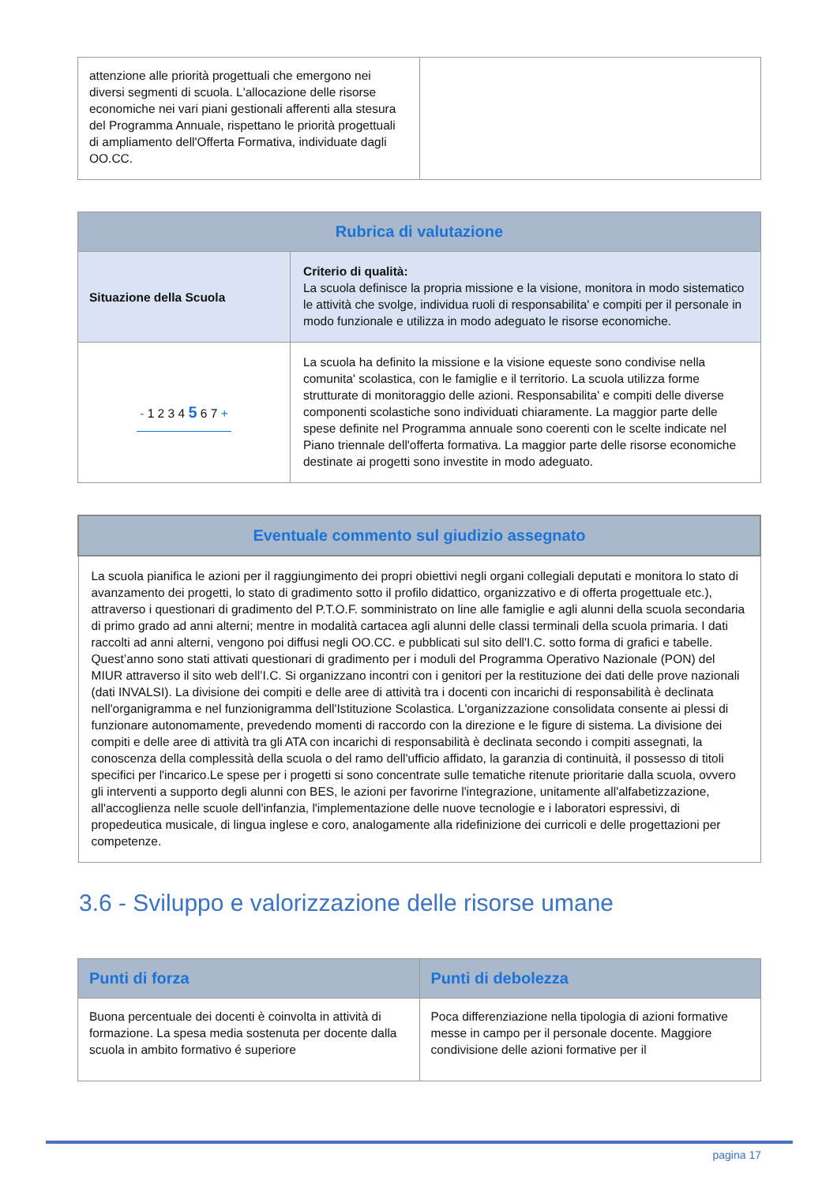| attenzione alle priorità progettuali che emergono nei diversi segmenti di scuola. L'allocazione delle risorse economiche nei vari piani gestionali afferenti alla stesura del Programma Annuale, rispettano le priorità progettuali di ampliamento dell'Offerta Formativa, individuate dagli OO.CC. | |
| Rubrica di valutazione | |
| --- | --- |
| Situazione della Scuola | Criterio di qualità: La scuola definisce la propria missione e la visione, monitora in modo sistematico le attività che svolge, individua ruoli di responsabilita' e compiti per il personale in modo funzionale e utilizza in modo adeguato le risorse economiche. |
| - 1 2 3 4 5 6 7 + | La scuola ha definito la missione e la visione equeste sono condivise nella comunita' scolastica, con le famiglie e il territorio. La scuola utilizza forme strutturate di monitoraggio delle azioni. Responsabilita' e compiti delle diverse componenti scolastiche sono individuati chiaramente. La maggior parte delle spese definite nel Programma annuale sono coerenti con le scelte indicate nel Piano triennale dell'offerta formativa. La maggior parte delle risorse economiche destinate ai progetti sono investite in modo adeguato. |
| Eventuale commento sul giudizio assegnato |
| --- |
| La scuola pianifica le azioni per il raggiungimento dei propri obiettivi negli organi collegiali deputati e monitora lo stato di avanzamento dei progetti, lo stato di gradimento sotto il profilo didattico, organizzativo e di offerta progettuale etc.), attraverso i questionari di gradimento del P.T.O.F. somministrato on line alle famiglie e agli alunni della scuola secondaria di primo grado ad anni alterni; mentre in modalità cartacea agli alunni delle classi terminali della scuola primaria. I dati raccolti ad anni alterni, vengono poi diffusi negli OO.CC. e pubblicati sul sito dell'I.C. sotto forma di grafici e tabelle. Quest’anno sono stati attivati questionari di gradimento per i moduli del Programma Operativo Nazionale (PON) del MIUR attraverso il sito web dell’I.C. Si organizzano incontri con i genitori per la restituzione dei dati delle prove nazionali (dati INVALSI). La divisione dei compiti e delle aree di attività tra i docenti con incarichi di responsabilità è declinata nell'organigramma e nel funzionigramma dell'Istituzione Scolastica. L'organizzazione consolidata consente ai plessi di funzionare autonomamente, prevedendo momenti di raccordo con la direzione e le figure di sistema. La divisione dei compiti e delle aree di attività tra gli ATA con incarichi di responsabilità è declinata secondo i compiti assegnati, la conoscenza della complessità della scuola o del ramo dell'ufficio affidato, la garanzia di continuità, il possesso di titoli specifici per l'incarico.Le spese per i progetti si sono concentrate sulle tematiche ritenute prioritarie dalla scuola, ovvero gli interventi a supporto degli alunni con BES, le azioni per favorirne l'integrazione, unitamente all'alfabetizzazione, all'accoglienza nelle scuole dell'infanzia, l'implementazione delle nuove tecnologie e i laboratori espressivi, di propedeutica musicale, di lingua inglese e coro, analogamente alla ridefinizione dei curricoli e delle progettazioni per competenze. |
3.6 - Sviluppo e valorizzazione delle risorse umane
| Punti di forza | Punti di debolezza |
| --- | --- |
| Buona percentuale dei docenti è coinvolta in attività di formazione. La spesa media sostenuta per docente dalla scuola in ambito formativo é superiore | Poca differenziazione nella tipologia di azioni formative messe in campo per il personale docente. Maggiore condivisione delle azioni formative per il |
pagina 17